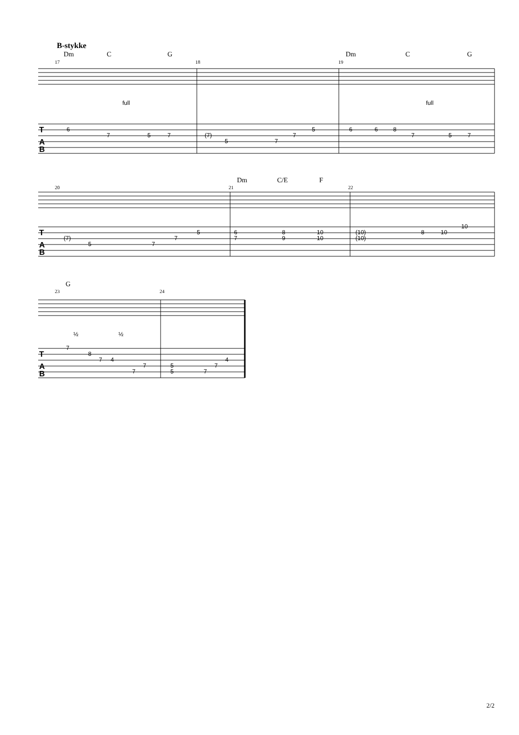B-stykke
Dm
C
G
Dm
C
G
Dm
C/E
F
G
17
18
19
20
21
22
23
24
full
full
6
7
5
7
(7)
5
7
7
5
6
6
8
7
5
7
(7)
5
7
7
5
6
7
8
9
10
10
(10)
(10)
8
10
10
½
½
7
8
7
4
7
7
5
5
7
7
4
T
A
B
T
A
B
T
A
B
2/2